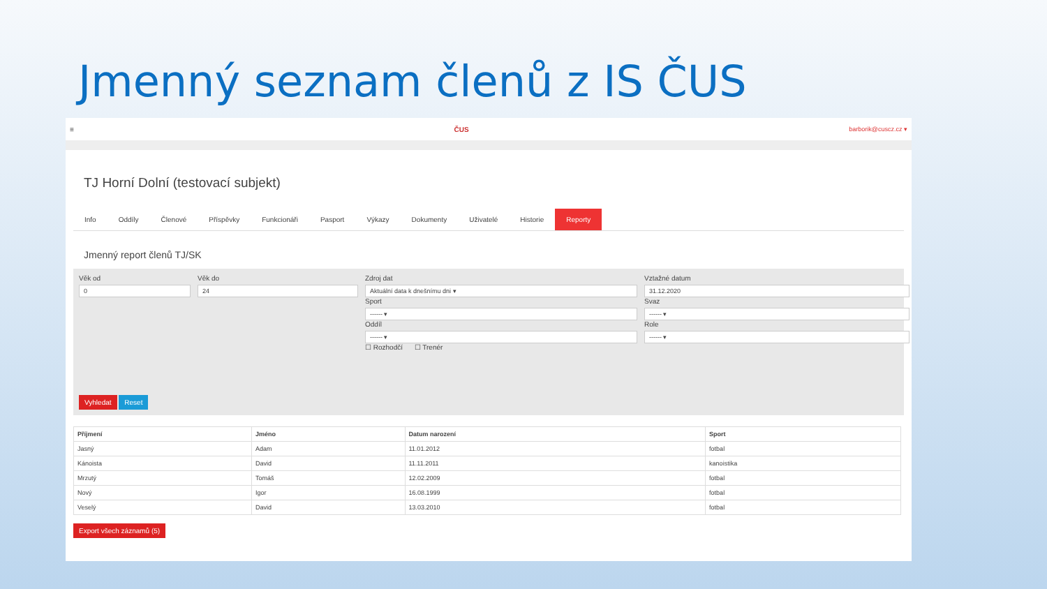Jmenný seznam členů z IS ČUS
≡ ČUS barborik@cuscz.cz ▾
TJ Horní Dolní (testovací subjekt)
Info Oddíly Členové Příspěvky Funkcionáři Pasport Výkazy Dokumenty Uživatelé Historie Reporty
Jmenný report členů TJ/SK
Věk od
0
Věk do
24
Zdroj dat
Aktuální data k dnešnímu dni ▾
Sport
------ ▾
Oddíl
------ ▾
☐ Rozhodčí ☐ Trenér
Vztažné datum
31.12.2020
Svaz
------ ▾
Role
------ ▾
Vyhledat Reset
| Příjmení | Jméno | Datum narození | Sport |
| --- | --- | --- | --- |
| Jasný | Adam | 11.01.2012 | fotbal |
| Kánoista | David | 11.11.2011 | kanoistika |
| Mrzutý | Tomáš | 12.02.2009 | fotbal |
| Nový | Igor | 16.08.1999 | fotbal |
| Veselý | David | 13.03.2010 | fotbal |
Export všech záznamů (5)